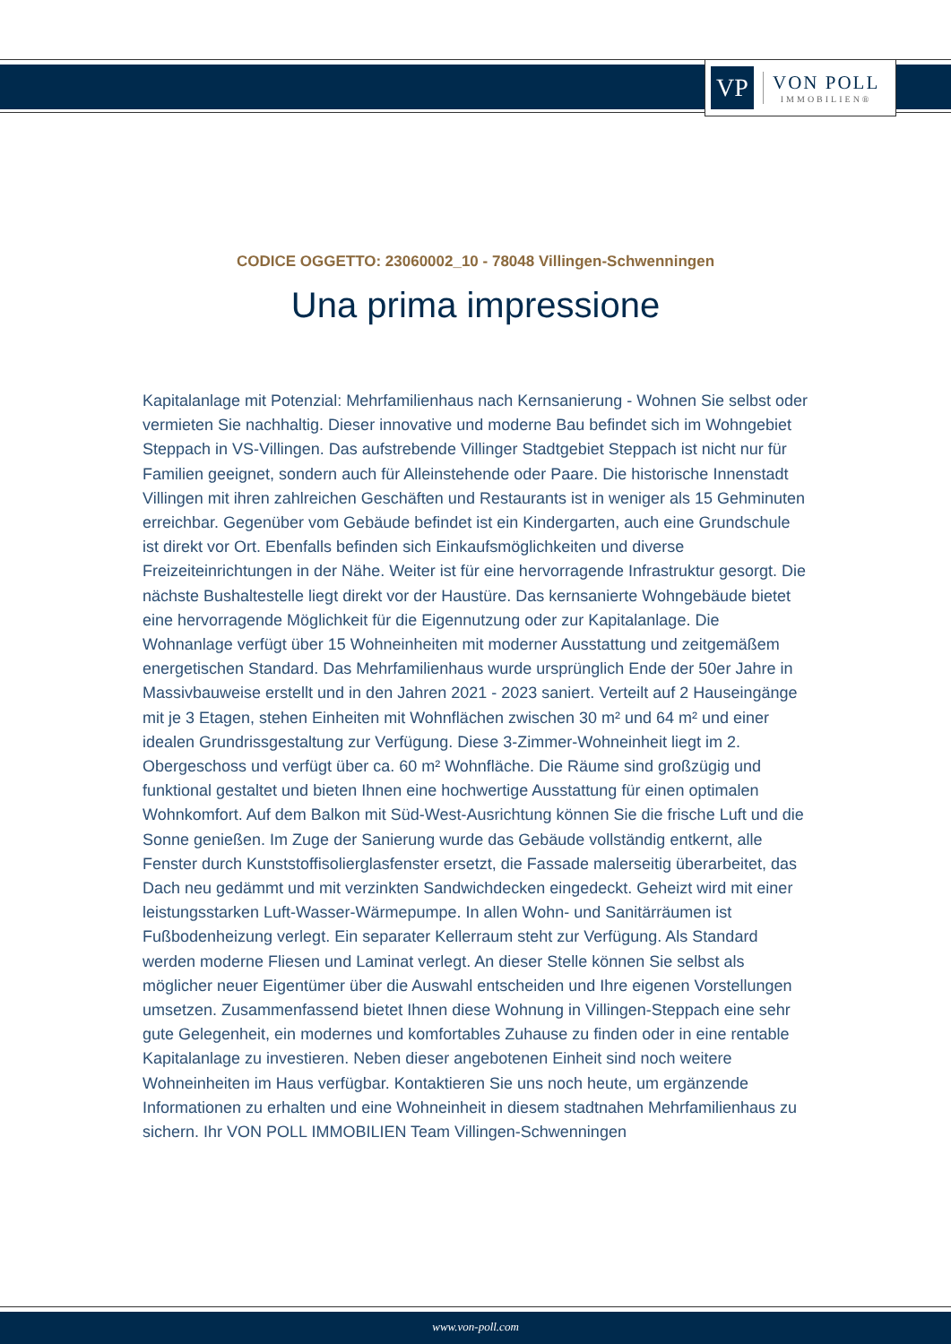VP
VON POLL
IMMOBILIEN®
CODICE OGGETTO: 23060002_10 - 78048 Villingen-Schwenningen
Una prima impressione
Kapitalanlage mit Potenzial: Mehrfamilienhaus nach Kernsanierung - Wohnen Sie selbst oder vermieten Sie nachhaltig. Dieser innovative und moderne Bau befindet sich im Wohngebiet Steppach in VS-Villingen. Das aufstrebende Villinger Stadtgebiet Steppach ist nicht nur für Familien geeignet, sondern auch für Alleinstehende oder Paare. Die historische Innenstadt Villingen mit ihren zahlreichen Geschäften und Restaurants ist in weniger als 15 Gehminuten erreichbar. Gegenüber vom Gebäude befindet ist ein Kindergarten, auch eine Grundschule ist direkt vor Ort. Ebenfalls befinden sich Einkaufsmöglichkeiten und diverse Freizeiteinrichtungen in der Nähe. Weiter ist für eine hervorragende Infrastruktur gesorgt. Die nächste Bushaltestelle liegt direkt vor der Haustüre. Das kernsanierte Wohngebäude bietet eine hervorragende Möglichkeit für die Eigennutzung oder zur Kapitalanlage. Die Wohnanlage verfügt über 15 Wohneinheiten mit moderner Ausstattung und zeitgemäßem energetischen Standard. Das Mehrfamilienhaus wurde ursprünglich Ende der 50er Jahre in Massivbauweise erstellt und in den Jahren 2021 - 2023 saniert. Verteilt auf 2 Hauseingänge mit je 3 Etagen, stehen Einheiten mit Wohnflächen zwischen 30 m² und 64 m² und einer idealen Grundrissgestaltung zur Verfügung. Diese 3-Zimmer-Wohneinheit liegt im 2. Obergeschoss und verfügt über ca. 60 m² Wohnfläche. Die Räume sind großzügig und funktional gestaltet und bieten Ihnen eine hochwertige Ausstattung für einen optimalen Wohnkomfort. Auf dem Balkon mit Süd-West-Ausrichtung können Sie die frische Luft und die Sonne genießen. Im Zuge der Sanierung wurde das Gebäude vollständig entkernt, alle Fenster durch Kunststoffisolierglasfenster ersetzt, die Fassade malerseitig überarbeitet, das Dach neu gedämmt und mit verzinkten Sandwichdecken eingedeckt. Geheizt wird mit einer leistungsstarken Luft-Wasser-Wärmepumpe. In allen Wohn- und Sanitärräumen ist Fußbodenheizung verlegt. Ein separater Kellerraum steht zur Verfügung. Als Standard werden moderne Fliesen und Laminat verlegt. An dieser Stelle können Sie selbst als möglicher neuer Eigentümer über die Auswahl entscheiden und Ihre eigenen Vorstellungen umsetzen. Zusammenfassend bietet Ihnen diese Wohnung in Villingen-Steppach eine sehr gute Gelegenheit, ein modernes und komfortables Zuhause zu finden oder in eine rentable Kapitalanlage zu investieren. Neben dieser angebotenen Einheit sind noch weitere Wohneinheiten im Haus verfügbar. Kontaktieren Sie uns noch heute, um ergänzende Informationen zu erhalten und eine Wohneinheit in diesem stadtnahen Mehrfamilienhaus zu sichern. Ihr VON POLL IMMOBILIEN Team Villingen-Schwenningen
www.von-poll.com